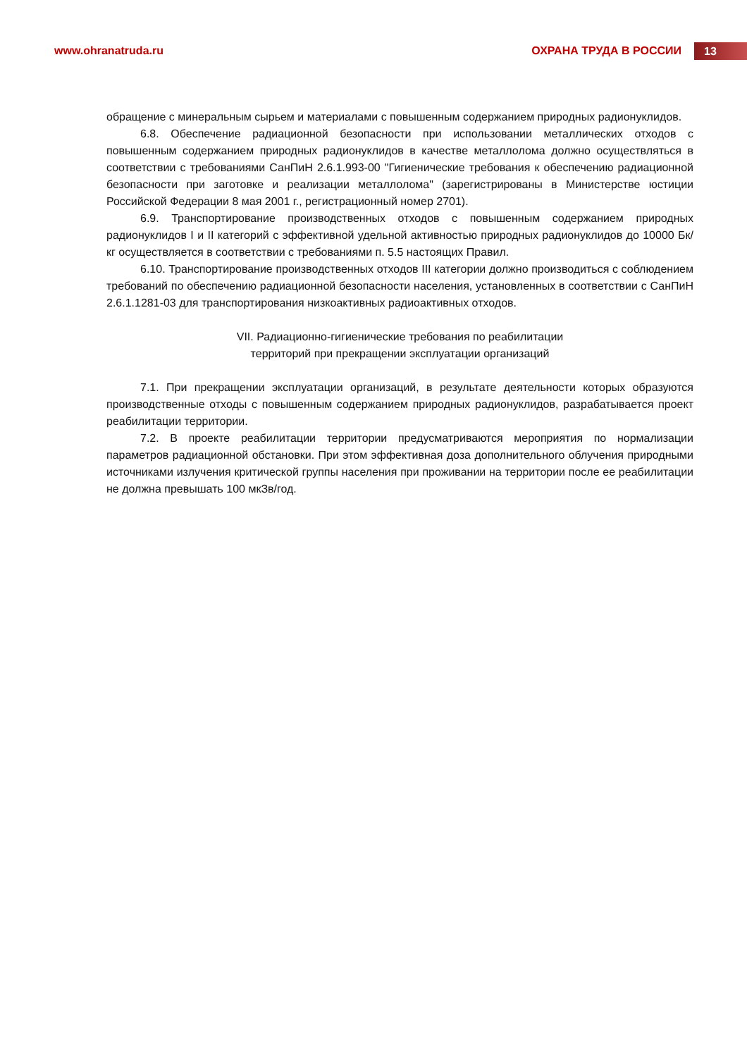www.ohranatruda.ru ОХРАНА ТРУДА В РОССИИ
13
обращение с минеральным сырьем и материалами с повышенным содержанием природных радионуклидов.
6.8. Обеспечение радиационной безопасности при использовании металлических отходов с повышенным содержанием природных радионуклидов в качестве металлолома должно осуществляться в соответствии с требованиями СанПиН 2.6.1.993-00 "Гигиенические требования к обеспечению радиационной безопасности при заготовке и реализации металлолома" (зарегистрированы в Министерстве юстиции Российской Федерации 8 мая 2001 г., регистрационный номер 2701).
6.9. Транспортирование производственных отходов с повышенным содержанием природных радионуклидов I и II категорий с эффективной удельной активностью природных радионуклидов до 10000 Бк/кг осуществляется в соответствии с требованиями п. 5.5 настоящих Правил.
6.10. Транспортирование производственных отходов III категории должно производиться с соблюдением требований по обеспечению радиационной безопасности населения, установленных в соответствии с СанПиН 2.6.1.1281-03 для транспортирования низкоактивных радиоактивных отходов.
VII. Радиационно-гигиенические требования по реабилитации
территорий при прекращении эксплуатации организаций
7.1. При прекращении эксплуатации организаций, в результате деятельности которых образуются производственные отходы с повышенным содержанием природных радионуклидов, разрабатывается проект реабилитации территории.
7.2. В проекте реабилитации территории предусматриваются мероприятия по нормализации параметров радиационной обстановки. При этом эффективная доза дополнительного облучения природными источниками излучения критической группы населения при проживании на территории после ее реабилитации не должна превышать 100 мкЗв/год.